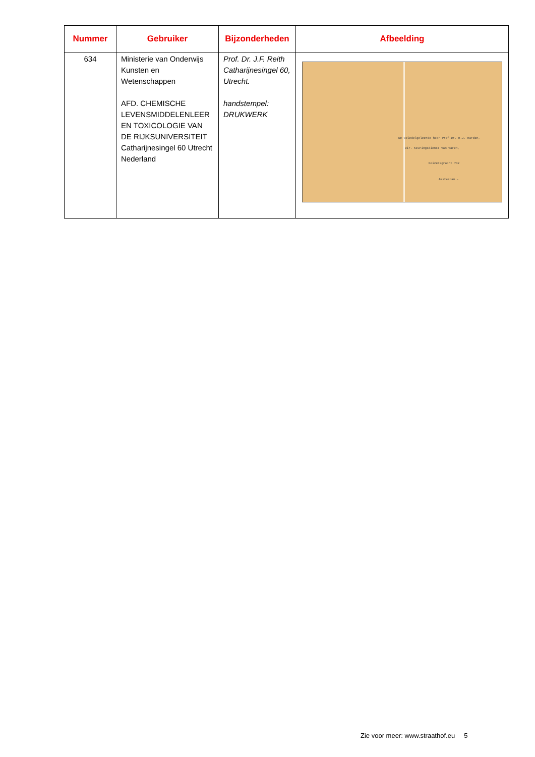| Nummer | Gebruiker | Bijzonderheden | Afbeelding |
| --- | --- | --- | --- |
| 634 | Ministerie van Onderwijs Kunsten en Wetenschappen AFD. CHEMISCHE LEVENSMIDDELENLEER EN TOXICOLOGIE VAN DE RIJKSUNIVERSITEIT Catharijnesingel 60 Utrecht Nederland | Prof. Dr. J.F. Reith Catharijnesingel 60, Utrecht. handstempel: DRUKWERK | De weledelgeleerde heer Prof.Dr. H.J. Hardon, Dir. Keuringsdienst van Waren, Keizersgracht 732 Amsterdam.- |
Zie voor meer: www.straathof.eu 5